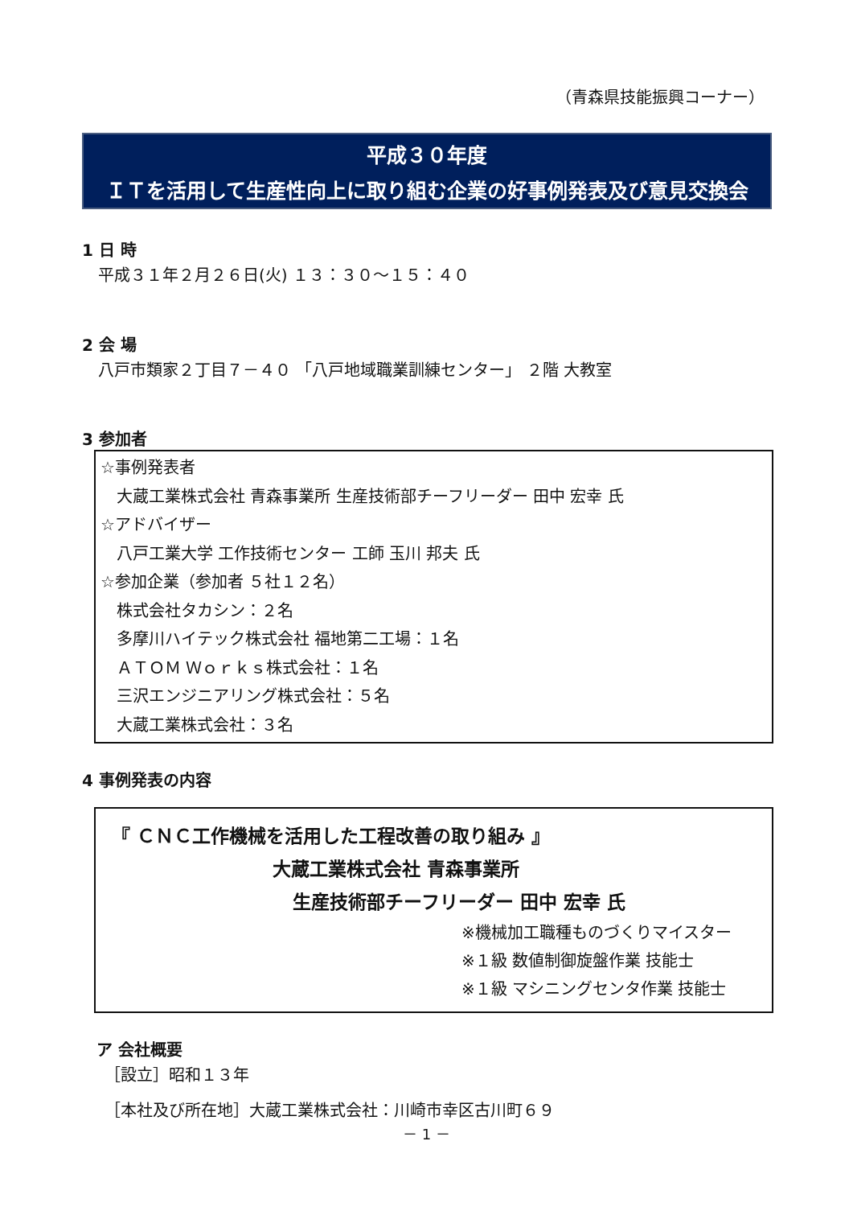（青森県技能振興コーナー）
平成３０年度
ＩＴを活用して生産性向上に取り組む企業の好事例発表及び意見交換会
1 日 時
平成３１年２月２６日(火) １３：３０～１５：４０
2 会 場
八戸市類家２丁目７－４０ 「八戸地域職業訓練センター」 ２階 大教室
3 参加者
☆事例発表者
大蔵工業株式会社 青森事業所 生産技術部チーフリーダー 田中 宏幸 氏
☆アドバイザー
八戸工業大学 工作技術センター 工師 玉川 邦夫 氏
☆参加企業（参加者 ５社１２名）
株式会社タカシン：２名
多摩川ハイテック株式会社 福地第二工場：１名
ＡＴＯＭ Ｗｏｒｋｓ株式会社：１名
三沢エンジニアリング株式会社：５名
大蔵工業株式会社：３名
4 事例発表の内容
『 ＣＮＣ工作機械を活用した工程改善の取り組み 』
大蔵工業株式会社 青森事業所
生産技術部チーフリーダー 田中 宏幸 氏
※機械加工職種ものづくりマイスター
※１級 数値制御旋盤作業 技能士
※１級 マシニングセンタ作業 技能士
ア 会社概要
［設立］昭和１３年
［本社及び所在地］大蔵工業株式会社：川崎市幸区古川町６９
－ 1 －